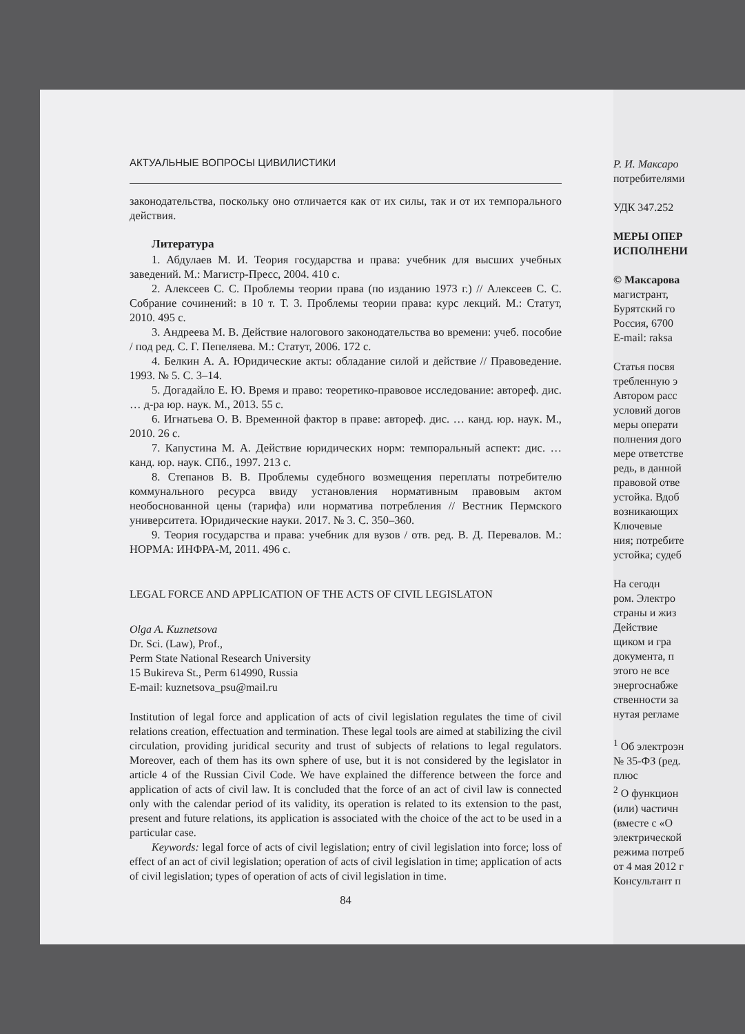АКТУАЛЬНЫЕ ВОПРОСЫ ЦИВИЛИСТИКИ
законодательства, поскольку оно отличается как от их силы, так и от их темпорального действия.
Литература
1. Абдулаев М. И. Теория государства и права: учебник для высших учебных заведений. М.: Магистр-Пресс, 2004. 410 с.
2. Алексеев С. С. Проблемы теории права (по изданию 1973 г.) // Алексеев С. С. Собрание сочинений: в 10 т. Т. 3. Проблемы теории права: курс лекций. М.: Статут, 2010. 495 с.
3. Андреева М. В. Действие налогового законодательства во времени: учеб. пособие / под ред. С. Г. Пепеляева. М.: Статут, 2006. 172 с.
4. Белкин А. А. Юридические акты: обладание силой и действие // Правоведение. 1993. № 5. С. 3–14.
5. Догадайло Е. Ю. Время и право: теоретико-правовое исследование: автореф. дис. … д-ра юр. наук. М., 2013. 55 с.
6. Игнатьева О. В. Временной фактор в праве: автореф. дис. … канд. юр. наук. М., 2010. 26 с.
7. Капустина М. А. Действие юридических норм: темпоральный аспект: дис. … канд. юр. наук. СПб., 1997. 213 с.
8. Степанов В. В. Проблемы судебного возмещения переплаты потребителю коммунального ресурса ввиду установления нормативным правовым актом необоснованной цены (тарифа) или норматива потребления // Вестник Пермского университета. Юридические науки. 2017. № 3. С. 350–360.
9. Теория государства и права: учебник для вузов / отв. ред. В. Д. Перевалов. М.: НОРМА: ИНФРА-М, 2011. 496 с.
LEGAL FORCE AND APPLICATION OF THE ACTS OF CIVIL LEGISLATON
Olga A. Kuznetsova
Dr. Sci. (Law), Prof.,
Perm State National Research University
15 Bukireva St., Perm 614990, Russia
E-mail: kuznetsova_psu@mail.ru
Institution of legal force and application of acts of civil legislation regulates the time of civil relations creation, effectuation and termination. These legal tools are aimed at stabilizing the civil circulation, providing juridical security and trust of subjects of relations to legal regulators. Moreover, each of them has its own sphere of use, but it is not considered by the legislator in article 4 of the Russian Civil Code. We have explained the difference between the force and application of acts of civil law. It is concluded that the force of an act of civil law is connected only with the calendar period of its validity, its operation is related to its extension to the past, present and future relations, its application is associated with the choice of the act to be used in a particular case.
Keywords: legal force of acts of civil legislation; entry of civil legislation into force; loss of effect of an act of civil legislation; operation of acts of civil legislation in time; application of acts of civil legislation; types of operation of acts of civil legislation in time.
84
Р. И. Максаро
потребителями
УДК 347.252
МЕРЫ ОПЕР
ИСПОЛНЕНИ
© Максарова
магистрант,
Бурятский го
Россия, 6700
E-mail: raksa
Статья посвя
требленную э
Автором расс
условий догов
меры операти
полнения дого
мере ответстве
редь, в данной
правовой отве
устойка. Вдоб
возникающих
Ключевые
ния; потребите
устойка; судеб
На сегодн
ром. Электро
страны и жиз
Действие
щиком и гра
документа, п
этого не все
энергоснабже
ственности за
нутая регламе
<sup>1</sup> Об электроэн
№ 35-ФЗ (ред.
плюс
<sup>2</sup> О функцион
(или) частичн
(вместе с «О
электрической
режима потреб
от 4 мая 2012 г
Консультант п